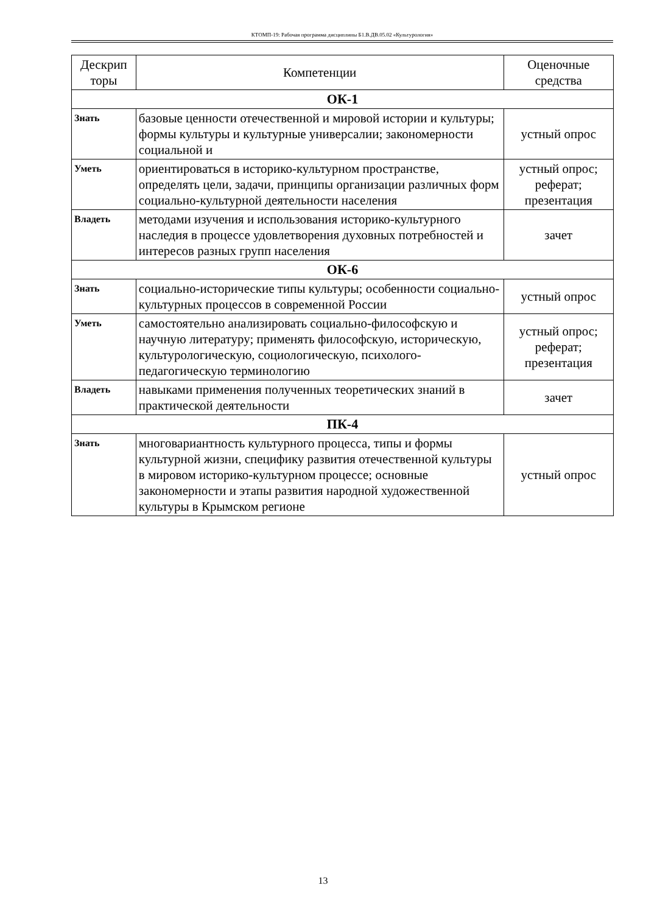КТОМП-19: Рабочая программа дисциплины Б1.В.ДВ.05.02 «Культурология»
| Дескрип торы | Компетенции | Оценочные средства |
| --- | --- | --- |
| ОК-1 | | |
| Знать | базовые ценности отечественной и мировой истории и культуры; формы культуры и культурные универсалии; закономерности социальной и | устный опрос |
| Уметь | ориентироваться в историко-культурном пространстве, определять цели, задачи, принципы организации различных форм социально-культурной деятельности населения | устный опрос; реферат; презентация |
| Владеть | методами изучения и использования историко-культурного наследия в процессе удовлетворения духовных потребностей и интересов разных групп населения | зачет |
| ОК-6 | | |
| Знать | социально-исторические типы культуры; особенности социально-культурных процессов в современной России | устный опрос |
| Уметь | самостоятельно анализировать социально-философскую и научную литературу; применять философскую, историческую, культурологическую, социологическую, психолого-педагогическую терминологию | устный опрос; реферат; презентация |
| Владеть | навыками применения полученных теоретических знаний в практической деятельности | зачет |
| ПК-4 | | |
| Знать | многовариантность культурного процесса, типы и формы культурной жизни, специфику развития отечественной культуры в мировом историко-культурном процессе; основные закономерности и этапы развития народной художественной культуры в Крымском регионе | устный опрос |
13